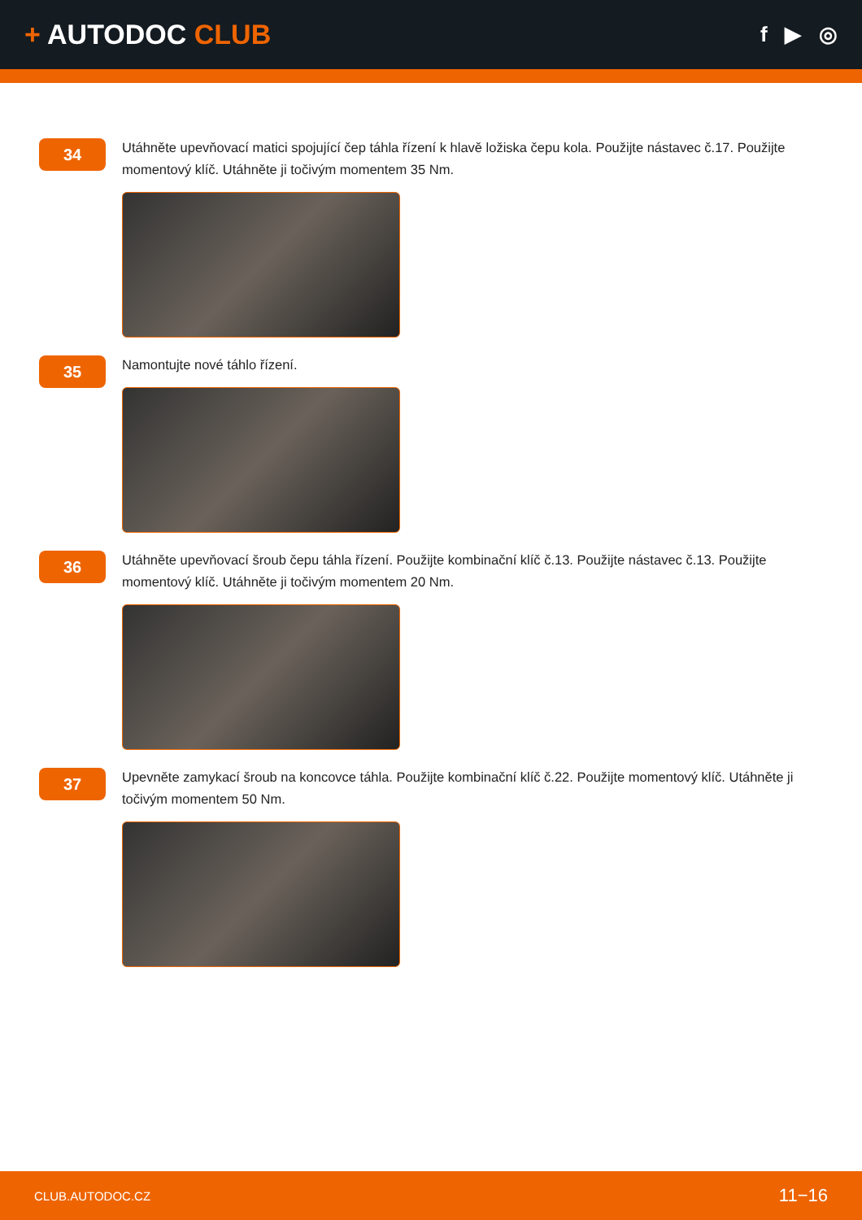+ AUTODOC CLUB
f ▶ ◎
34
Utáhněte upevňovací matici spojující čep táhla řízení k hlavě ložiska čepu kola. Použijte nástavec č.17. Použijte momentový klíč. Utáhněte ji točivým momentem 35 Nm.
35
Namontujte nové táhlo řízení.
36
Utáhněte upevňovací šroub čepu táhla řízení. Použijte kombinační klíč č.13. Použijte nástavec č.13. Použijte momentový klíč. Utáhněte ji točivým momentem 20 Nm.
37
Upevněte zamykací šroub na koncovce táhla. Použijte kombinační klíč č.22. Použijte momentový klíč. Utáhněte ji točivým momentem 50 Nm.
CLUB.AUTODOC.CZ 11−16